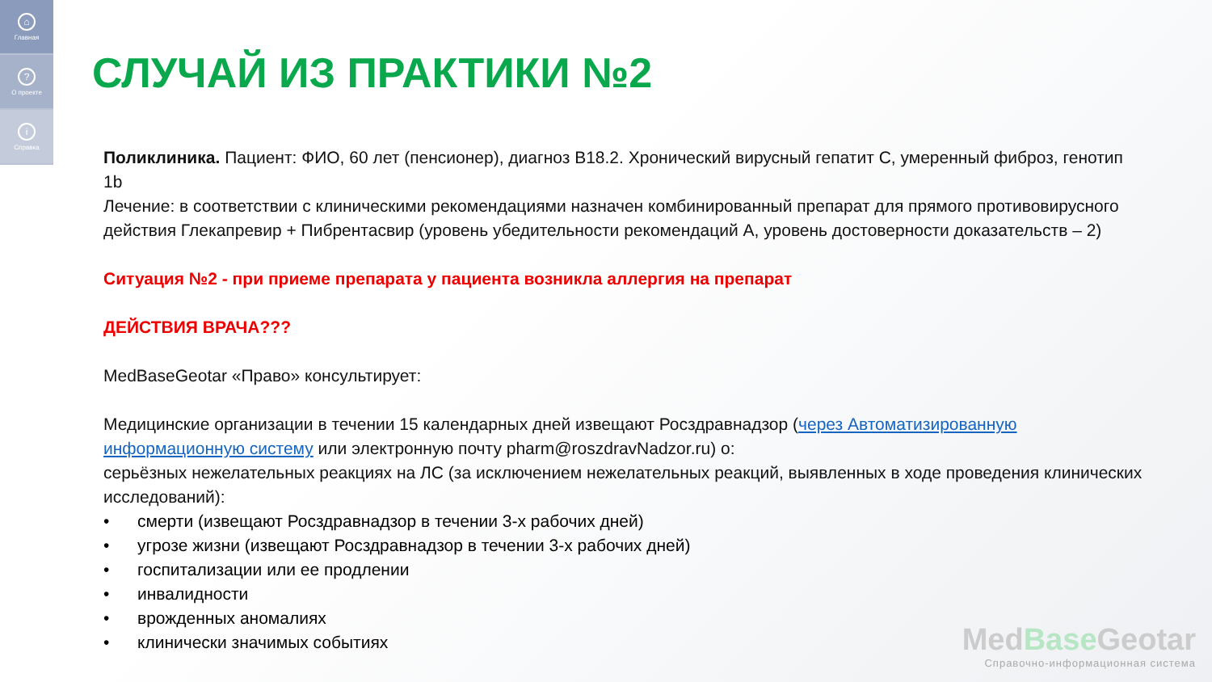⌂
Главная
?
О проекте
i
Справка
СЛУЧАЙ ИЗ ПРАКТИКИ №2
Поликлиника. Пациент: ФИО, 60 лет (пенсионер), диагноз В18.2. Хронический вирусный гепатит С, умеренный фиброз, генотип 1b
Лечение: в соответствии с клиническими рекомендациями назначен комбинированный препарат для прямого противовирусного действия Глекапревир + Пибрентасвир (уровень убедительности рекомендаций А, уровень достоверности доказательств – 2)
Ситуация №2 - при приеме препарата у пациента возникла аллергия на препарат
ДЕЙСТВИЯ ВРАЧА???
MedBaseGeotar «Право» консультирует:
Медицинские организации в течении 15 календарных дней извещают Росздравнадзор (через Автоматизированную информационную систему или электронную почту pharm@roszdravNadzor.ru) о:
серьёзных нежелательных реакциях на ЛС (за исключением нежелательных реакций, выявленных в ходе проведения клинических исследований):
• смерти (извещают Росздравнадзор в течении 3-х рабочих дней)
• угрозе жизни (извещают Росздравнадзор в течении 3-х рабочих дней)
• госпитализации или ее продлении
• инвалидности
• врожденных аномалиях
• клинически значимых событиях
MedBase Geotar
Справочно-информационная система